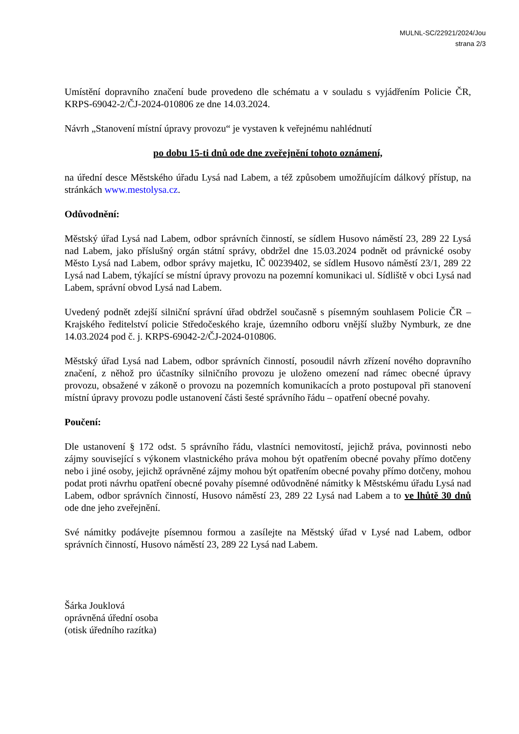MULNL-SC/22921/2024/Jou
strana 2/3
Umístění dopravního značení bude provedeno dle schématu a v souladu s vyjádřením Policie ČR, KRPS-69042-2/ČJ-2024-010806 ze dne 14.03.2024.
Návrh „Stanovení místní úpravy provozu“ je vystaven k veřejnému nahlédnutí
po dobu 15-ti dnů ode dne zveřejnění tohoto oznámení,
na úřední desce Městského úřadu Lysá nad Labem, a též způsobem umožňujícím dálkový přístup, na stránkách www.mestolysa.cz.
Odůvodnění:
Městský úřad Lysá nad Labem, odbor správních činností, se sídlem Husovo náměstí 23, 289 22 Lysá nad Labem, jako příslušný orgán státní správy, obdržel dne 15.03.2024 podnět od právnické osoby Město Lysá nad Labem, odbor správy majetku, IČ 00239402, se sídlem Husovo náměstí 23/1, 289 22 Lysá nad Labem, týkající se místní úpravy provozu na pozemní komunikaci ul. Sídliště v obci Lysá nad Labem, správní obvod Lysá nad Labem.
Uvedený podnět zdejší silniční správní úřad obdržel současně s písemným souhlasem Policie ČR – Krajského ředitelství policie Středočeského kraje, územního odboru vnější služby Nymburk, ze dne 14.03.2024 pod č. j. KRPS-69042-2/ČJ-2024-010806.
Městský úřad Lysá nad Labem, odbor správních činností, posoudil návrh zřízení nového dopravního značení, z něhož pro účastníky silničního provozu je uloženo omezení nad rámec obecné úpravy provozu, obsažené v zákoně o provozu na pozemních komunikacích a proto postupoval při stanovení místní úpravy provozu podle ustanovení části šesté správního řádu – opatření obecné povahy.
Poučení:
Dle ustanovení § 172 odst. 5 správního řádu, vlastníci nemovitostí, jejichž práva, povinnosti nebo zájmy související s výkonem vlastnického práva mohou být opatřením obecné povahy přímo dotčeny nebo i jiné osoby, jejichž oprávněné zájmy mohou být opatřením obecné povahy přímo dotčeny, mohou podat proti návrhu opatření obecné povahy písemné odůvodněné námitky k Městskému úřadu Lysá nad Labem, odbor správních činností, Husovo náměstí 23, 289 22 Lysá nad Labem a to ve lhůtě 30 dnů ode dne jeho zveřejnění.
Své námitky podávejte písemnou formou a zasílejte na Městský úřad v Lysé nad Labem, odbor správních činností, Husovo náměstí 23, 289 22 Lysá nad Labem.
Šárka Jouklová
oprávněná úřední osoba
(otisk úředního razítka)